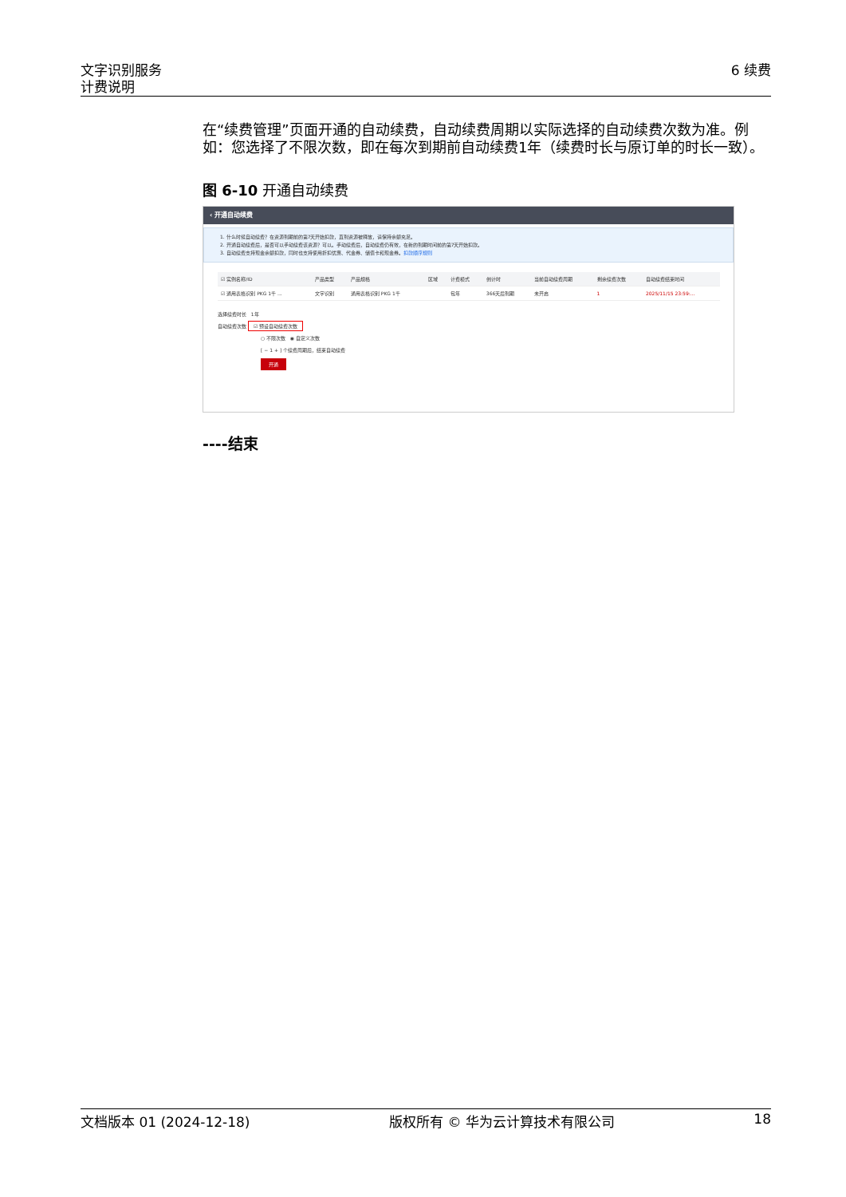文字识别服务
计费说明
6 续费
在“续费管理”页面开通的自动续费，自动续费周期以实际选择的自动续费次数为准。例如：您选择了不限次数，即在每次到期前自动续费1年（续费时长与原订单的时长一致）。
图 6-10 开通自动续费
‹ 开通自动续费
1. 什么时候自动续费？在资源到期前的第7天开始扣款，直到资源被释放，请保持余额充足。
2. 开通自动续费后，是否可以手动续费该资源？可以。手动续费后，自动续费仍有效，在新的到期时间前的第7天开始扣款。
3. 自动续费支持现金余额扣款，同时也支持使用折扣优惠、代金券、储值卡和现金券。扣款顺序规则
| ☑ 实例名称/ID | 产品类型 | 产品规格 | 区域 | 计费模式 | 倒计时 | 当前自动续费周期 | 剩余续费次数 | 自动续费结束时间 |
| --- | --- | --- | --- | --- | --- | --- | --- | --- |
| ☑ 通用表格识别 PKG 1千 ... | 文字识别 | 通用表格识别 PKG 1千 | | 包年 | 366天后到期 | 未开启 | 1 | 2025/11/15 23:59:... |
选择续费时长 1年
自动续费次数 ☑ 预设自动续费次数
○ 不限次数 ◉ 自定义次数
[ − 1 + ] 个续费周期后，结束自动续费
开通
----结束
文档版本 01 (2024-12-18) 版权所有 © 华为云计算技术有限公司 18